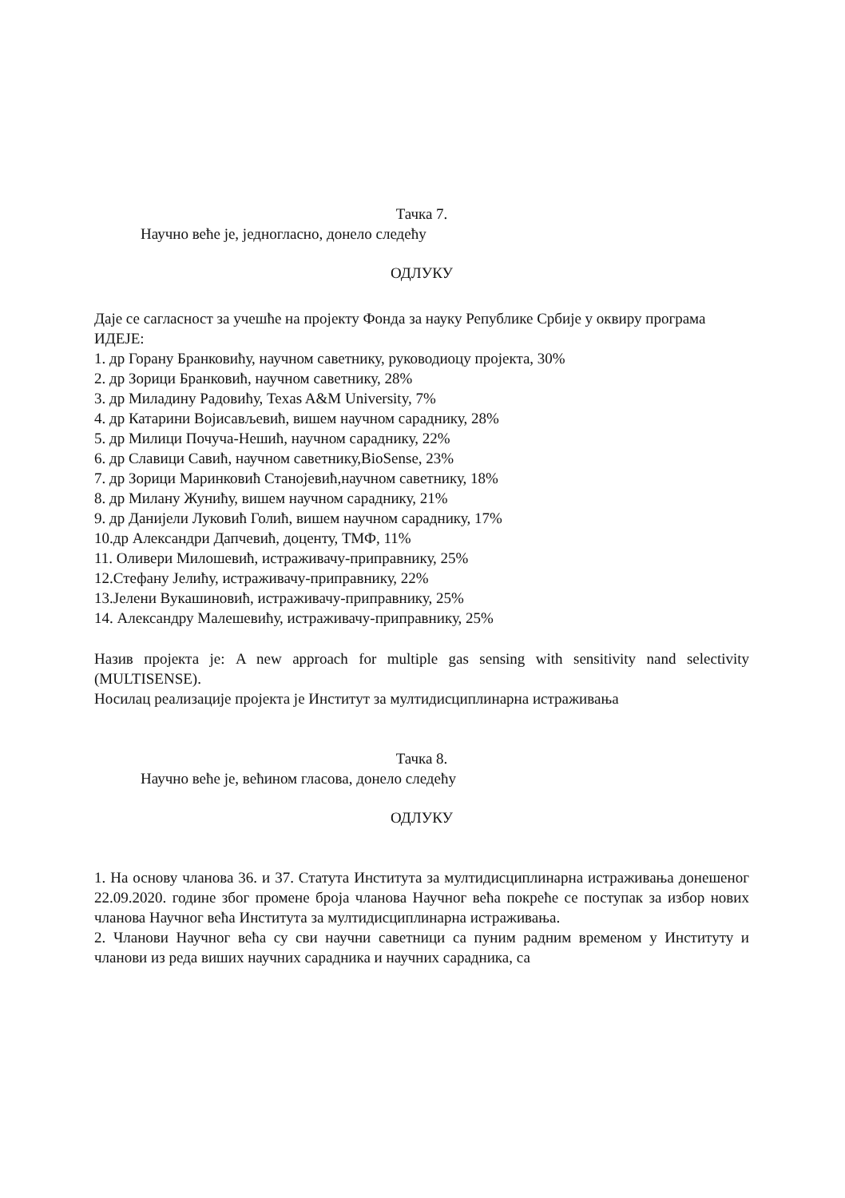Тачка 7.
Научно веће је, једногласно, донело следећу
ОДЛУКУ
Даје се сагласност за учешће на пројекту Фонда за науку Републике Србије у оквиру програма ИДЕЈЕ:
1. др Горану Бранковићу, научном саветнику, руководиоцу пројекта, 30%
2. др Зорици Бранковић, научном саветнику, 28%
3. др Миладину Радовићу, Texas A&M University, 7%
4. др Катарини Војисављевић, вишем научном сараднику, 28%
5. др Милици Почуча-Нешић, научном сараднику, 22%
6. др Славици Савић, научном саветнику,BioSense, 23%
7. др Зорици Маринковић Станојевић,научном саветнику, 18%
8. др Милану Жунићу, вишем научном сараднику, 21%
9. др Данијели Луковић Голић, вишем научном сараднику, 17%
10.др Александри Дапчевић, доценту, ТМФ, 11%
11. Оливери Милошевић, истраживачу-приправнику, 25%
12.Стефану Јелићу, истраживачу-приправнику, 22%
13.Јелени Вукашиновић, истраживачу-приправнику, 25%
14. Александру Малешевићу, истраживачу-приправнику, 25%
Назив пројекта је: A new approach for multiple gas sensing with sensitivity nand selectivity (MULTISENSE).
Носилац реализације пројекта је Институт за мултидисциплинарна истраживања
Тачка 8.
Научно веће је, већином гласова, донело следећу
ОДЛУКУ
1. На основу чланова 36. и 37. Статута Института за мултидисциплинарна истраживања донешеног 22.09.2020. године због промене броја чланова Научног већа покреће се поступак за избор нових чланова Научног већа Института за мултидисциплинарна истраживања.
2. Чланови Научног већа су сви научни саветници са пуним радним временом у Институту и чланови из реда виших научних сарадника и научних сарадника, са